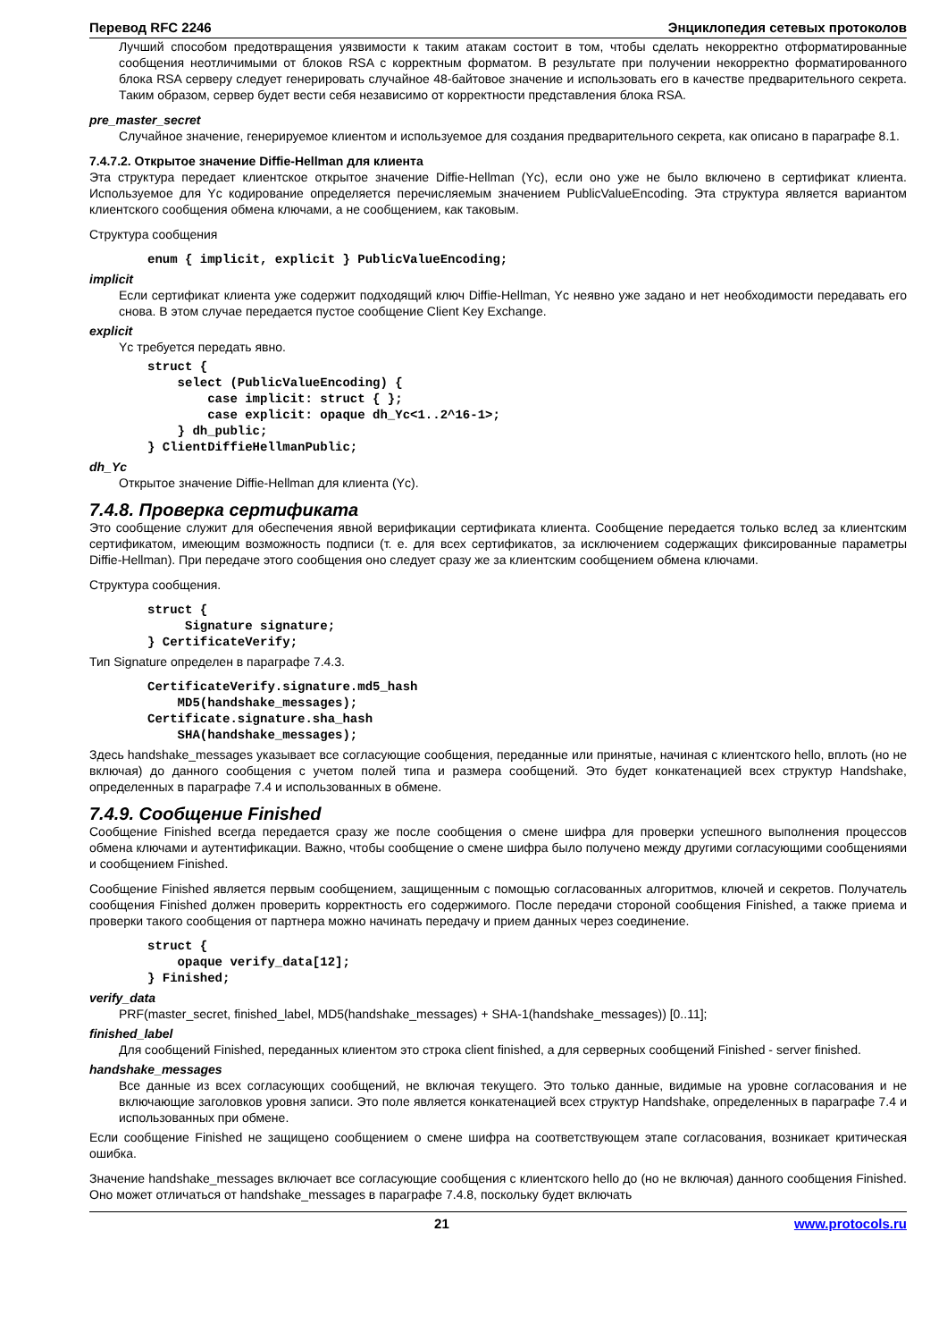Перевод RFC 2246 Энциклопедия сетевых протоколов
Лучший способом предотвращения уязвимости к таким атакам состоит в том, чтобы сделать некорректно отформатированные сообщения неотличимыми от блоков RSA с корректным форматом. В результате при получении некорректно форматированного блока RSA серверу следует генерировать случайное 48-байтовое значение и использовать его в качестве предварительного секрета. Таким образом, сервер будет вести себя независимо от корректности представления блока RSA.
pre_master_secret
Случайное значение, генерируемое клиентом и используемое для создания предварительного секрета, как описано в параграфе 8.1.
7.4.7.2. Открытое значение Diffie-Hellman для клиента
Эта структура передает клиентское открытое значение Diffie-Hellman (Yc), если оно уже не было включено в сертификат клиента. Используемое для Yc кодирование определяется перечисляемым значением PublicValueEncoding. Эта структура является вариантом клиентского сообщения обмена ключами, а не сообщением, как таковым.
Структура сообщения
enum { implicit, explicit } PublicValueEncoding;
implicit
Если сертификат клиента уже содержит подходящий ключ Diffie-Hellman, Yc неявно уже задано и нет необходимости передавать его снова. В этом случае передается пустое сообщение Client Key Exchange.
explicit
Yc требуется передать явно.
struct {
    select (PublicValueEncoding) {
        case implicit: struct { };
        case explicit: opaque dh_Yc<1..2^16-1>;
    } dh_public;
} ClientDiffieHellmanPublic;
dh_Yc
Открытое значение Diffie-Hellman для клиента (Yc).
7.4.8. Проверка сертификата
Это сообщение служит для обеспечения явной верификации сертификата клиента. Сообщение передается только вслед за клиентским сертификатом, имеющим возможность подписи (т. е. для всех сертификатов, за исключением содержащих фиксированные параметры Diffie-Hellman). При передаче этого сообщения оно следует сразу же за клиентским сообщением обмена ключами.
Структура сообщения.
struct {
     Signature signature;
} CertificateVerify;
Тип Signature определен в параграфе 7.4.3.
CertificateVerify.signature.md5_hash
    MD5(handshake_messages);
Certificate.signature.sha_hash
    SHA(handshake_messages);
Здесь handshake_messages указывает все согласующие сообщения, переданные или принятые, начиная с клиентского hello, вплоть (но не включая) до данного сообщения с учетом полей типа и размера сообщений. Это будет конкатенацией всех структур Handshake, определенных в параграфе 7.4 и использованных в обмене.
7.4.9. Сообщение Finished
Сообщение Finished всегда передается сразу же после сообщения о смене шифра для проверки успешного выполнения процессов обмена ключами и аутентификации. Важно, чтобы сообщение о смене шифра было получено между другими согласующими сообщениями и сообщением Finished.
Сообщение Finished является первым сообщением, защищенным с помощью согласованных алгоритмов, ключей и секретов. Получатель сообщения Finished должен проверить корректность его содержимого. После передачи стороной сообщения Finished, а также приема и проверки такого сообщения от партнера можно начинать передачу и прием данных через соединение.
struct {
    opaque verify_data[12];
} Finished;
verify_data
PRF(master_secret, finished_label, MD5(handshake_messages) + SHA-1(handshake_messages)) [0..11];
finished_label
Для сообщений Finished, переданных клиентом это строка client finished, а для серверных сообщений Finished - server finished.
handshake_messages
Все данные из всех согласующих сообщений, не включая текущего. Это только данные, видимые на уровне согласования и не включающие заголовков уровня записи. Это поле является конкатенацией всех структур Handshake, определенных в параграфе 7.4 и использованных при обмене.
Если сообщение Finished не защищено сообщением о смене шифра на соответствующем этапе согласования, возникает критическая ошибка.
Значение handshake_messages включает все согласующие сообщения с клиентского hello до (но не включая) данного сообщения Finished. Оно может отличаться от handshake_messages в параграфе 7.4.8, поскольку будет включать
21 www.protocols.ru